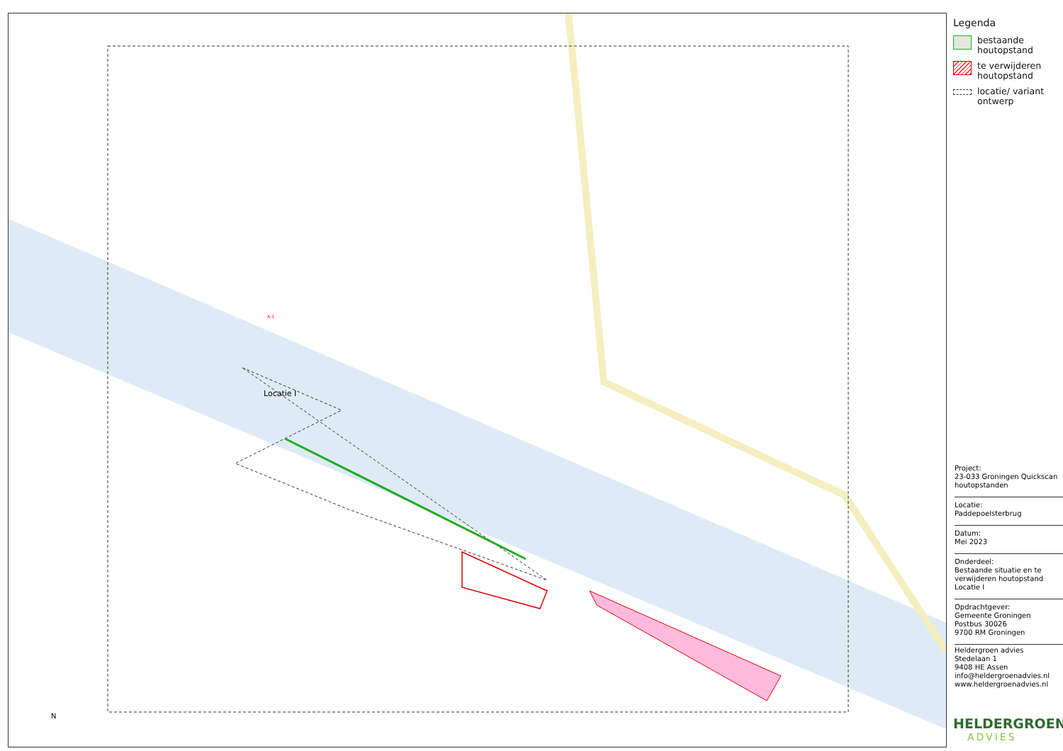Locatie I
A-1
N
Legenda
bestaande houtopstand
te verwijderen houtopstand
locatie/ variant ontwerp
Project:
23-033 Groningen Quickscan houtopstanden
Locatie:
Paddepoelsterbrug
Datum:
Mei 2023
Onderdeel:
Bestaande situatie en te verwijderen houtopstand Locatie I
Opdrachtgever:
Gemeente Groningen
Postbus 30026
9700 RM Groningen
Heldergroen advies
Stedelaan 1
9408 HE Assen
info@heldergroenadvies.nl
www.heldergroenadvies.nl
HELDERGROEN
ADVIES